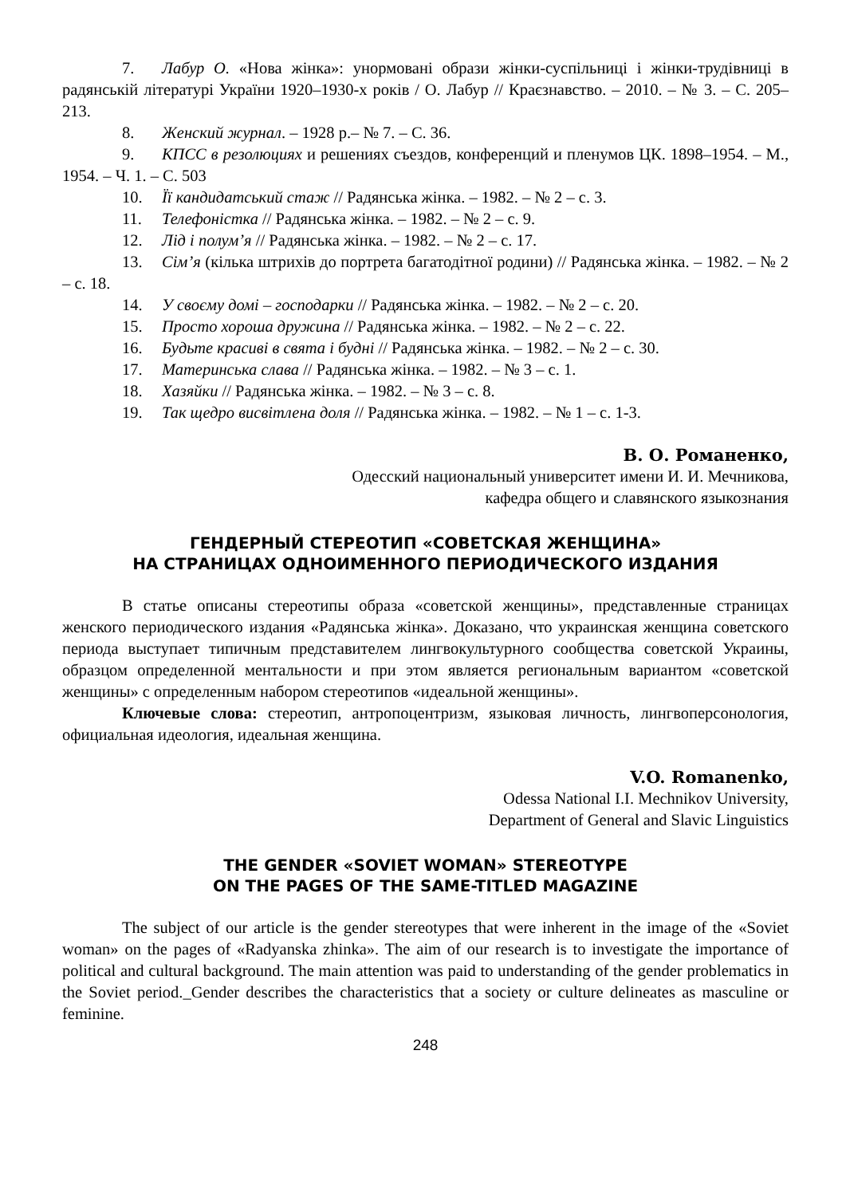7. Лабур О. «Нова жінка»: унормовані образи жінки-суспільниці і жінки-трудівниці в радянській літературі України 1920–1930-х років / О. Лабур // Краєзнавство. – 2010. – № 3. – С. 205–213.
8. Женский журнал. – 1928 р.– № 7. – С. 36.
9. КПСС в резолюциях и решениях съездов, конференций и пленумов ЦК. 1898–1954. – М., 1954. – Ч. 1. – С. 503
10. Її кандидатський стаж // Радянська жінка. – 1982. – № 2 – с. 3.
11. Телефоністка // Радянська жінка. – 1982. – № 2 – с. 9.
12. Лід і полум’я // Радянська жінка. – 1982. – № 2 – с. 17.
13. Сім’я (кілька штрихів до портрета багатодітної родини) // Радянська жінка. – 1982. – № 2 – с. 18.
14. У своєму домі – господарки // Радянська жінка. – 1982. – № 2 – с. 20.
15. Просто хороша дружина // Радянська жінка. – 1982. – № 2 – с. 22.
16. Будьте красиві в свята і будні // Радянська жінка. – 1982. – № 2 – с. 30.
17. Материнська слава // Радянська жінка. – 1982. – № 3 – с. 1.
18. Хазяйки // Радянська жінка. – 1982. – № 3 – с. 8.
19. Так щедро висвітлена доля // Радянська жінка. – 1982. – № 1 – с. 1-3.
В. О. Романенко,
Одесский национальный университет имени И. И. Мечникова,
кафедра общего и славянского языкознания
ГЕНДЕРНЫЙ СТЕРЕОТИП «СОВЕТСКАЯ ЖЕНЩИНА»
НА СТРАНИЦАХ ОДНОИМЕННОГО ПЕРИОДИЧЕСКОГО ИЗДАНИЯ
В статье описаны стереотипы образа «советской женщины», представленные страницах женского периодического издания «Радянська жінка». Доказано, что украинская женщина советского периода выступает типичным представителем лингвокультурного сообщества советской Украины, образцом определенной ментальности и при этом является региональным вариантом «советской женщины» с определенным набором стереотипов «идеальной женщины».
Ключевые слова: стереотип, антропоцентризм, языковая личность, лингвоперсонология, официальная идеология, идеальная женщина.
V.O. Romanenko,
Odessa National I.I. Mechnikov University,
Department of General and Slavic Linguistics
THE GENDER «SOVIET WOMAN» STEREOTYPE
ON THE PAGES OF THE SAME-TITLED MAGAZINE
The subject of our article is the gender stereotypes that were inherent in the image of the «Soviet woman» on the pages of «Radyanska zhinka». The aim of our research is to investigate the importance of political and cultural background. The main attention was paid to understanding of the gender problematics in the Soviet period._Gender describes the characteristics that a society or culture delineates as masculine or feminine.
248